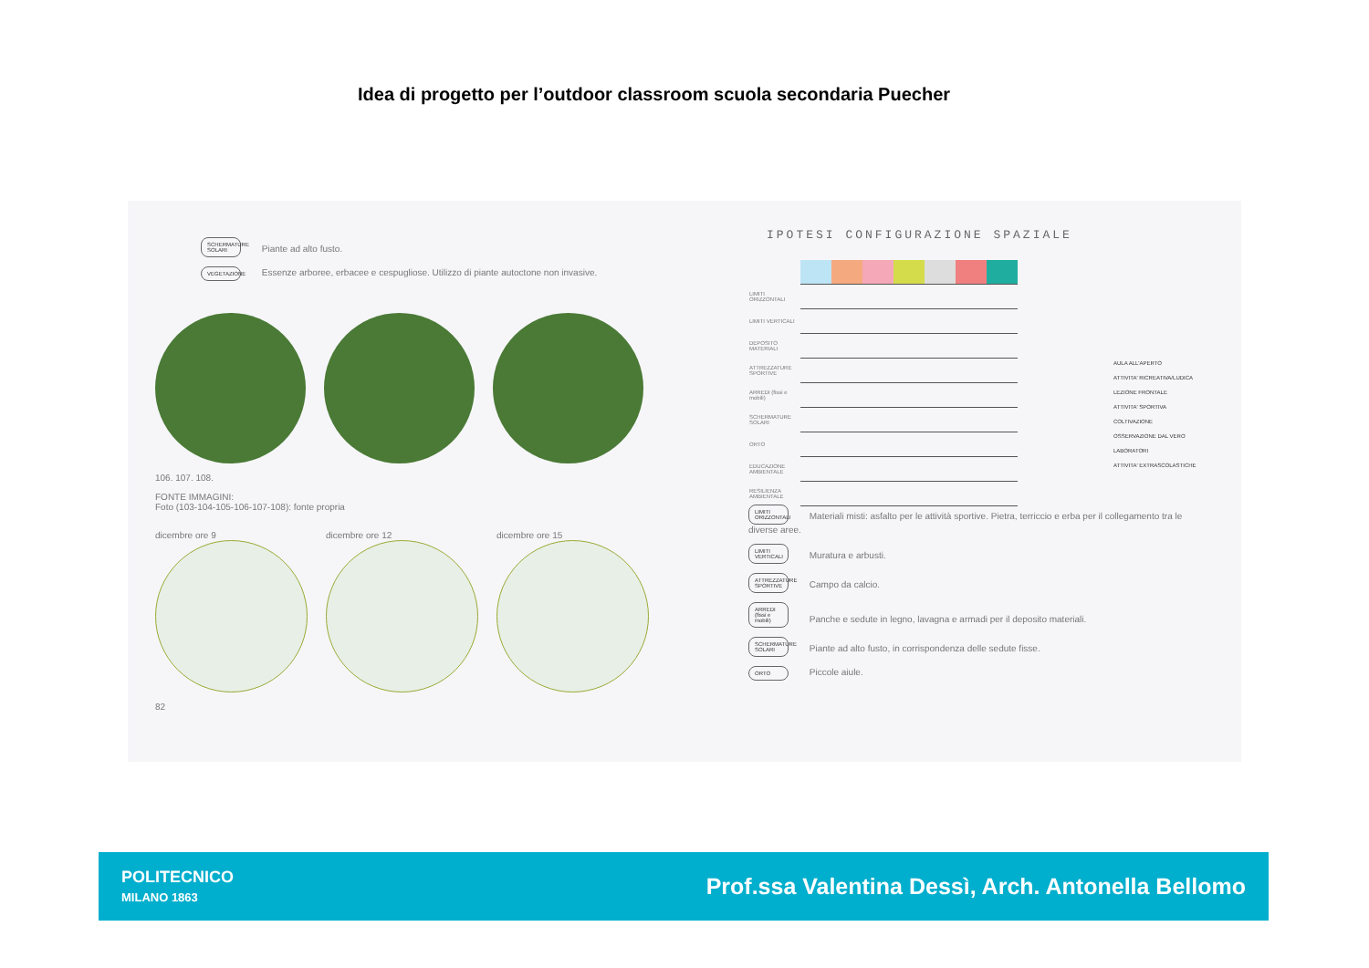Idea di progetto per l’outdoor classroom scuola secondaria Puecher
SCHERMATURE SOLARI Piante ad alto fusto.
VEGETAZIONE Essenze arboree, erbacee e cespugliose. Utilizzo di piante autoctone non invasive.
106. 107. 108.
FONTE IMMAGINI:
Foto (103-104-105-106-107-108): fonte propria
dicembre ore 9 dicembre ore 12 dicembre ore 15
82
IPOTESI CONFIGURAZIONE SPAZIALE
| LIMITI ORIZZONTALI | | | | | | | |
| LIMITI VERTICALI | | | | | | | |
| DEPOSITO MATERIALI | | | | | | | |
| ATTREZZATURE SPORTIVE | | | | | | | |
| ARREDI (fissi e mobili) | | | | | | | |
| SCHERMATURE SOLARI | | | | | | | |
| ORTO | | | | | | | |
| EDUCAZIONE AMBIENTALE | | | | | | | |
| RESILIENZA AMBIENTALE | | | | | | | |
AULA ALL'APERTO
ATTIVITA' RICREATIVA/LUDICA
LEZIONE FRONTALE
ATTIVITA' SPORTIVA
COLTIVAZIONE
OSSERVAZIONE DAL VERO
LABORATORI
ATTIVITA' EXTRASCOLASTICHE
LIMITI ORIZZONTALI Materiali misti: asfalto per le attività sportive. Pietra, terriccio e erba per il collegamento tra le diverse aree.
LIMITI VERTICALI Muratura e arbusti.
ATTREZZATURE SPORTIVE Campo da calcio.
ARREDI (fissi e mobili) Panche e sedute in legno, lavagna e armadi per il deposito materiali.
SCHERMATURE SOLARI Piante ad alto fusto, in corrispondenza delle sedute fisse.
ORTO Piccole aiule.
POLITECNICO
MILANO 1863
Prof.ssa Valentina Dessì, Arch. Antonella Bellomo